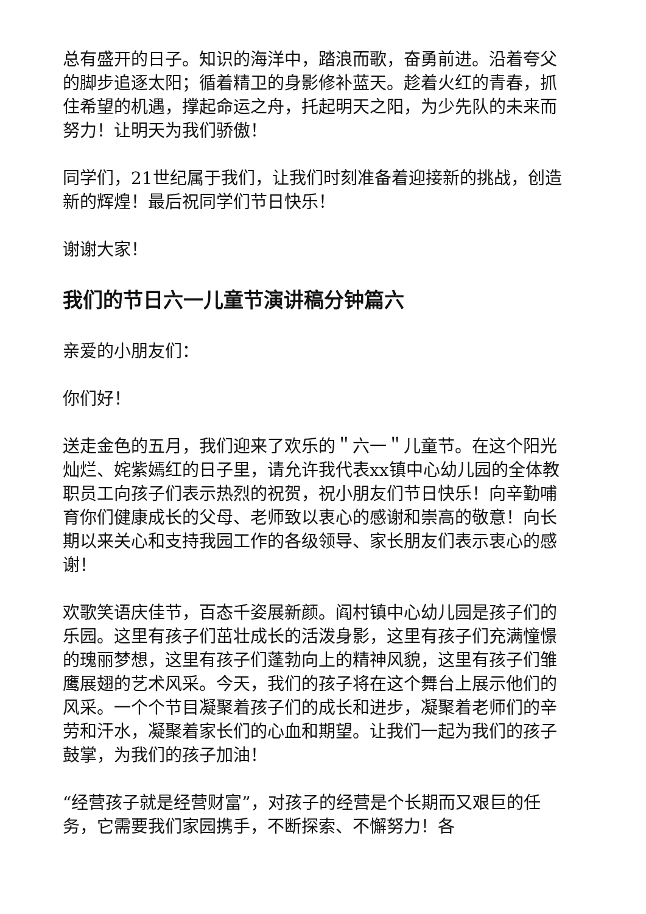总有盛开的日子。知识的海洋中，踏浪而歌，奋勇前进。沿着夸父的脚步追逐太阳；循着精卫的身影修补蓝天。趁着火红的青春，抓住希望的机遇，撑起命运之舟，托起明天之阳，为少先队的未来而努力！让明天为我们骄傲！
同学们，21世纪属于我们，让我们时刻准备着迎接新的挑战，创造新的辉煌！最后祝同学们节日快乐！
谢谢大家！
我们的节日六一儿童节演讲稿分钟篇六
亲爱的小朋友们：
你们好！
送走金色的五月，我们迎来了欢乐的＂六一＂儿童节。在这个阳光灿烂、姹紫嫣红的日子里，请允许我代表xx镇中心幼儿园的全体教职员工向孩子们表示热烈的祝贺，祝小朋友们节日快乐！向辛勤哺育你们健康成长的父母、老师致以衷心的感谢和崇高的敬意！向长期以来关心和支持我园工作的各级领导、家长朋友们表示衷心的感谢！
欢歌笑语庆佳节，百态千姿展新颜。阎村镇中心幼儿园是孩子们的乐园。这里有孩子们茁壮成长的活泼身影，这里有孩子们充满憧憬的瑰丽梦想，这里有孩子们蓬勃向上的精神风貌，这里有孩子们雏鹰展翅的艺术风采。今天，我们的孩子将在这个舞台上展示他们的风采。一个个节目凝聚着孩子们的成长和进步，凝聚着老师们的辛劳和汗水，凝聚着家长们的心血和期望。让我们一起为我们的孩子鼓掌，为我们的孩子加油！
“经营孩子就是经营财富”，对孩子的经营是个长期而又艰巨的任务，它需要我们家园携手，不断探索、不懈努力！各